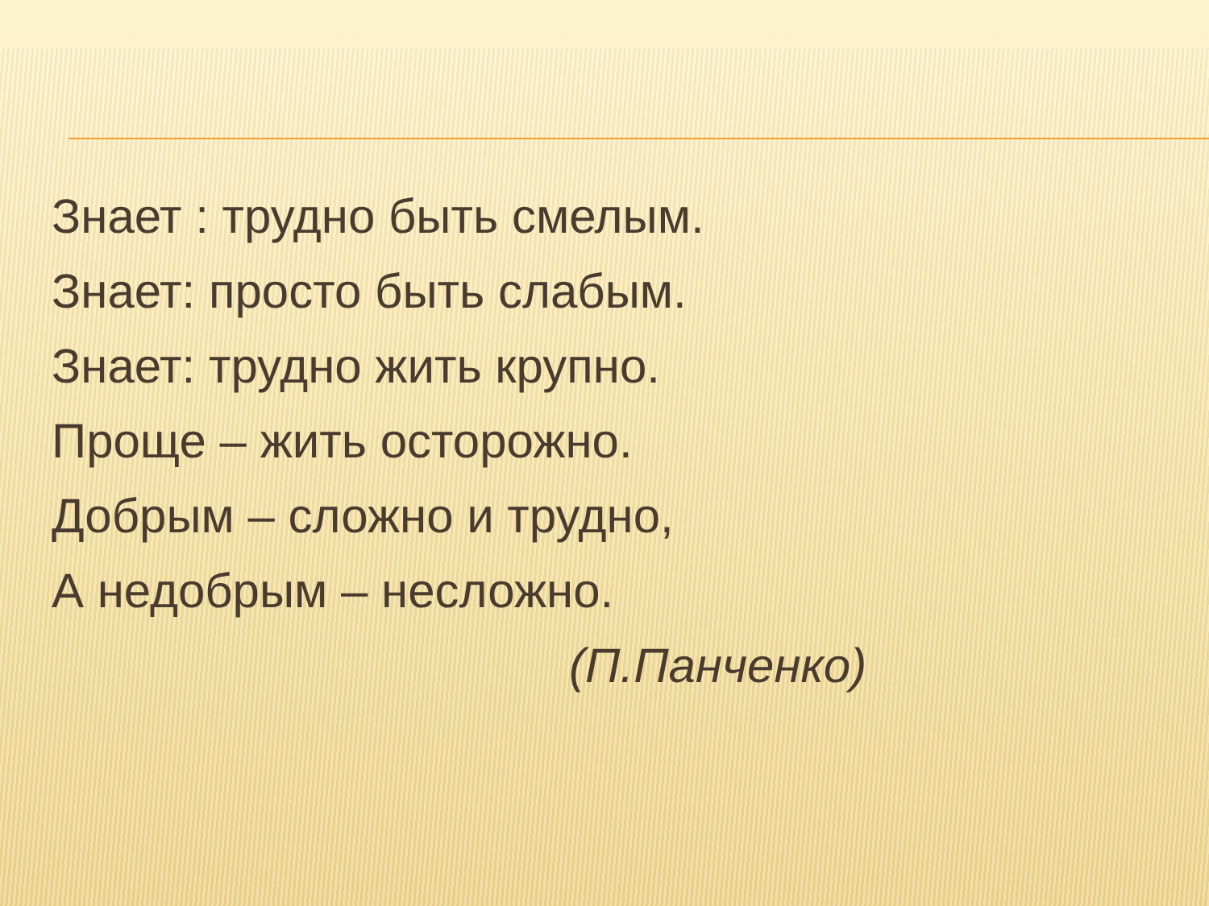Знает : трудно быть смелым.
Знает: просто быть слабым.
Знает: трудно жить крупно.
Проще – жить осторожно.
Добрым – сложно и трудно,
А недобрым – несложно.
(П.Панченко)